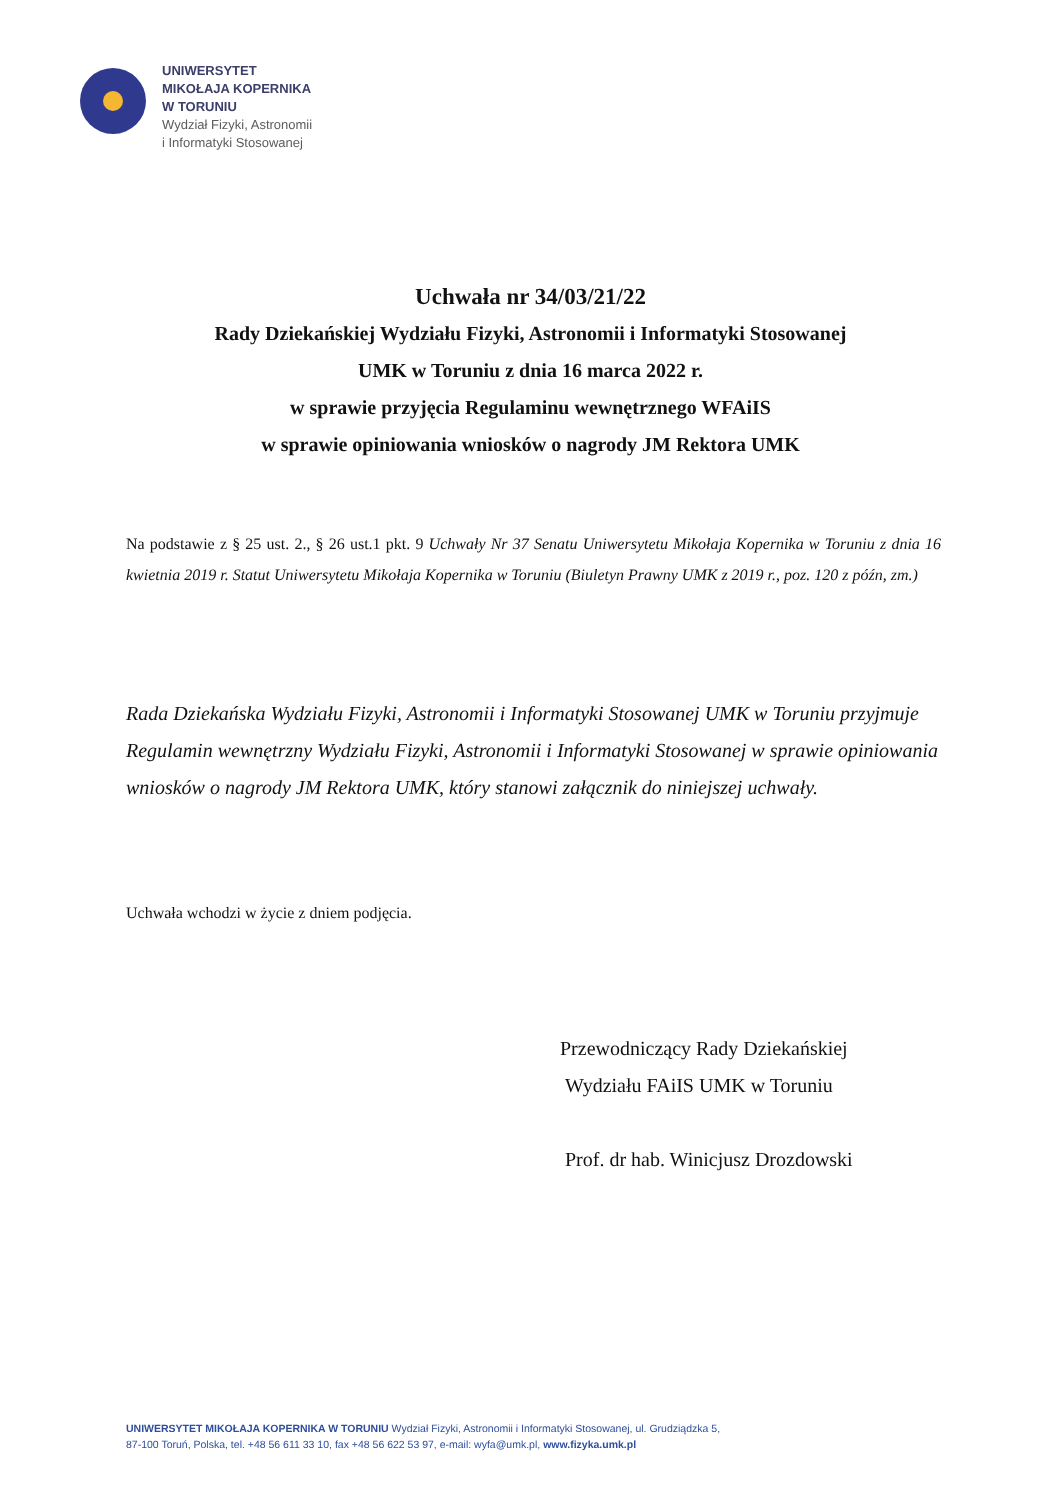UNIWERSYTET
MIKOŁAJA KOPERNIKA
W TORUNIU
Wydział Fizyki, Astronomii
i Informatyki Stosowanej
Uchwała nr 34/03/21/22
Rady Dziekańskiej Wydziału Fizyki, Astronomii i Informatyki Stosowanej
UMK w Toruniu z dnia 16 marca 2022 r.
w sprawie przyjęcia Regulaminu wewnętrznego WFAiIS
w sprawie opiniowania wniosków o nagrody JM Rektora UMK
Na podstawie z § 25 ust. 2., § 26 ust.1 pkt. 9 Uchwały Nr 37 Senatu Uniwersytetu Mikołaja Kopernika w Toruniu z dnia 16 kwietnia 2019 r. Statut Uniwersytetu Mikołaja Kopernika w Toruniu (Biuletyn Prawny UMK z 2019 r., poz. 120 z późn, zm.)
Rada Dziekańska Wydziału Fizyki, Astronomii i Informatyki Stosowanej UMK w Toruniu przyjmuje Regulamin wewnętrzny Wydziału Fizyki, Astronomii i Informatyki Stosowanej w sprawie opiniowania wniosków o nagrody JM Rektora UMK, który stanowi załącznik do niniejszej uchwały.
Uchwała wchodzi w życie z dniem podjęcia.
Przewodniczący Rady Dziekańskiej
Wydziału FAiIS UMK w Toruniu
Prof. dr hab. Winicjusz Drozdowski
UNIWERSYTET MIKOŁAJA KOPERNIKA W TORUNIU Wydział Fizyki, Astronomii i Informatyki Stosowanej, ul. Grudziądzka 5,
87-100 Toruń, Polska, tel. +48 56 611 33 10, fax +48 56 622 53 97, e-mail: wyfa@umk.pl, www.fizyka.umk.pl